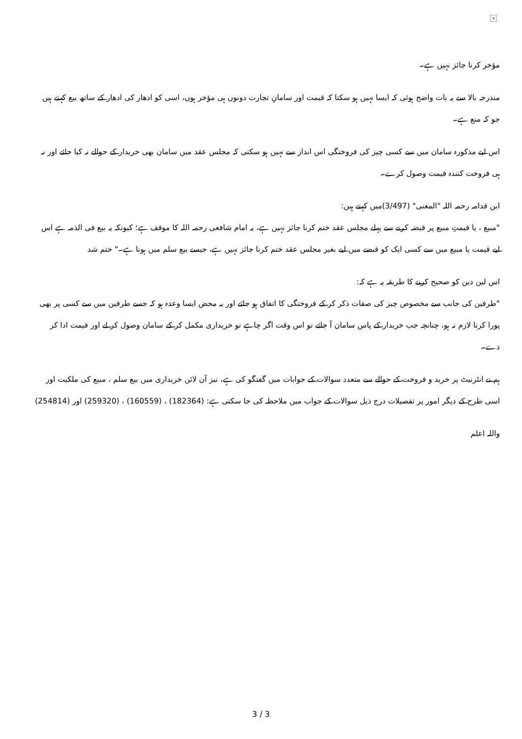×
مؤخر کرنا جائز نہیں ہے۔
مندرجہ بالا سے یہ بات واضح ہوئی کہ ایسا نہیں ہو سکتا کہ قیمت اور سامانِ تجارت دونوں ہی مؤخر ہوں، اسی کو ادھار کی ادھار کے ساتھ بیع کہتے ہیں جو کہ منع ہے۔
اس لیے مذکورہ سامان میں سے کسی چیز کی فروختگی اس انداز سے نہیں ہو سکتی کہ مجلس عقد میں سامان بھی خریدار کے حوالے نہ کیا جائے اور نہ ہی فروخت کنندہ قیمت وصول کرے۔
ابن قدامہ رحمہ اللہ "المغنی" (3/497)میں کہتے ہیں:
"مبیع ، یا قیمتِ مبیع پر قبضہ کرنے سے پہلے مجلس عقد ختم کرنا جائز نہیں ہے، یہ امام شافعی رحمہ اللہ کا موقف ہے؛ کیونکہ یہ بیع فی الذمہ ہے اس لیے قیمت یا مبیع میں سے کسی ایک کو قبضے میں لیے بغیر مجلس عقد ختم کرنا جائز نہیں ہے، جیسے بیع سلم میں ہوتا ہے۔" ختم شد
اس لین دین کو صحیح کرنے کا طریقہ یہ ہے کہ:
"طرفین کی جانب سے مخصوص چیز کی صفات ذکر کر کے فروختگی کا اتفاق ہو جائے اور یہ محض ایسا وعدہ ہو کہ جسے طرفین میں سے کسی پر بھی پورا کرنا لازم نہ ہو، چنانچہ جب خریدار کے پاس سامان آ جائے تو اس وقت اگر چاہے تو خریداری مکمل کر کے سامان وصول کر لے اور قیمت ادا کر دے۔
ہم نے انٹرنیٹ پر خرید و فروخت کے حوالے سے متعدد سوالات کے جوابات میں گفتگو کی ہے، نیز آن لائن خریداری میں بیع سلم ، مبیع کی ملکیت اور اسی طرح کے دیگر امور پر تفصیلات درج ذیل سوالات کے جواب میں ملاحظہ کی جا سکتی ہے: (182364) ، (160559) ، (259320) اور (254814)
واللہ اعلم
3 / 3